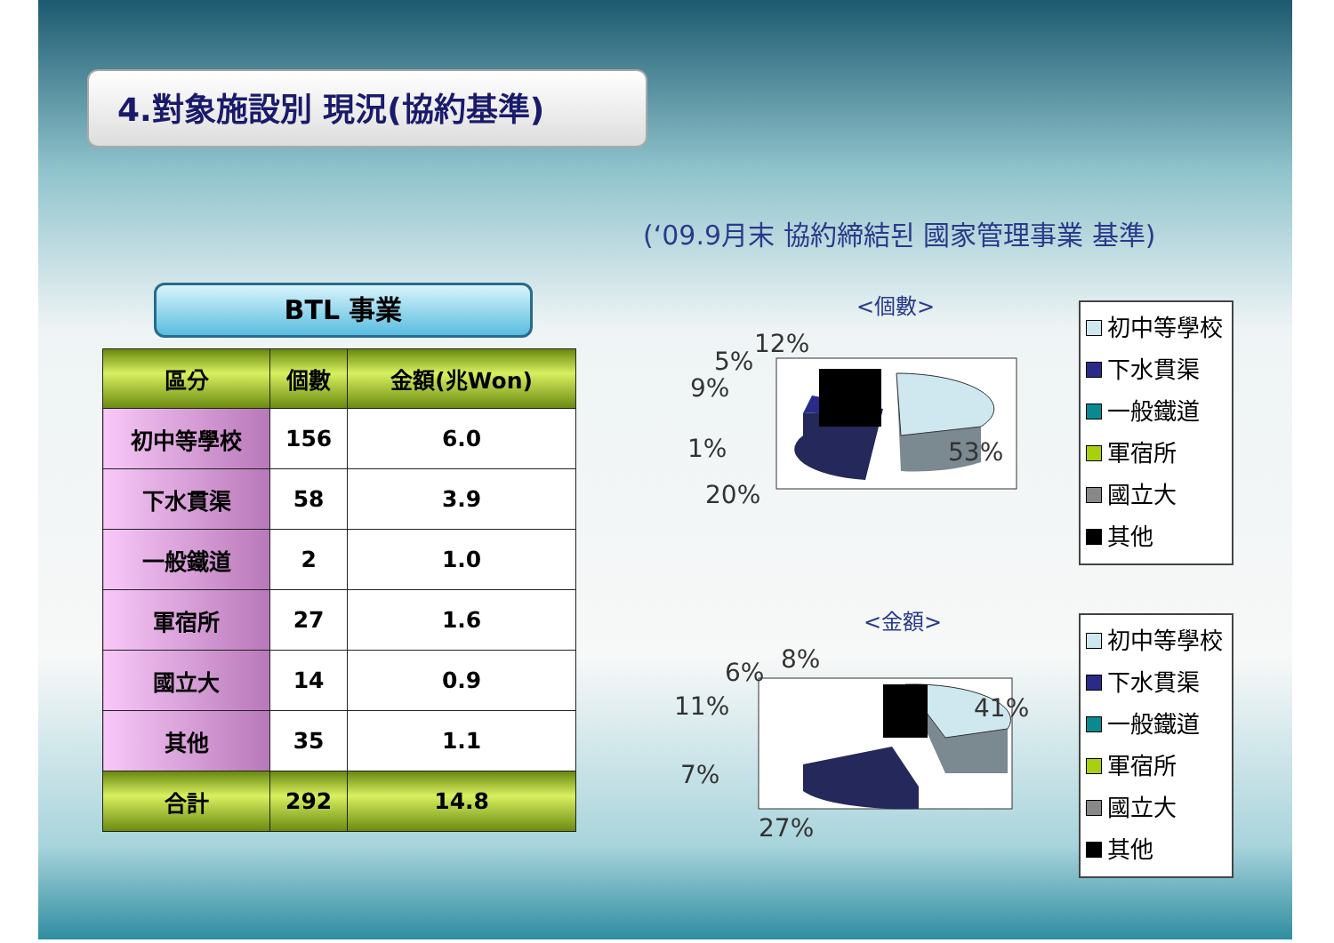4.對象施設別 現況(協約基準)
(‘09.9月末 協約締結된 國家管理事業 基準)
BTL 事業
| 區分 | 個數 | 金額(兆Won) |
| --- | --- | --- |
| 初中等學校 | 156 | 6.0 |
| 下水貫渠 | 58 | 3.9 |
| 一般鐵道 | 2 | 1.0 |
| 軍宿所 | 27 | 1.6 |
| 國立大 | 14 | 0.9 |
| 其他 | 35 | 1.1 |
| 合計 | 292 | 14.8 |
<個數>
53%
12%
5%
9%
1%
20%
初中等學校
下水貫渠
一般鐵道
軍宿所
國立大
其他
<金額>
41%
8%
6%
11%
7%
27%
初中等學校
下水貫渠
一般鐵道
軍宿所
國立大
其他